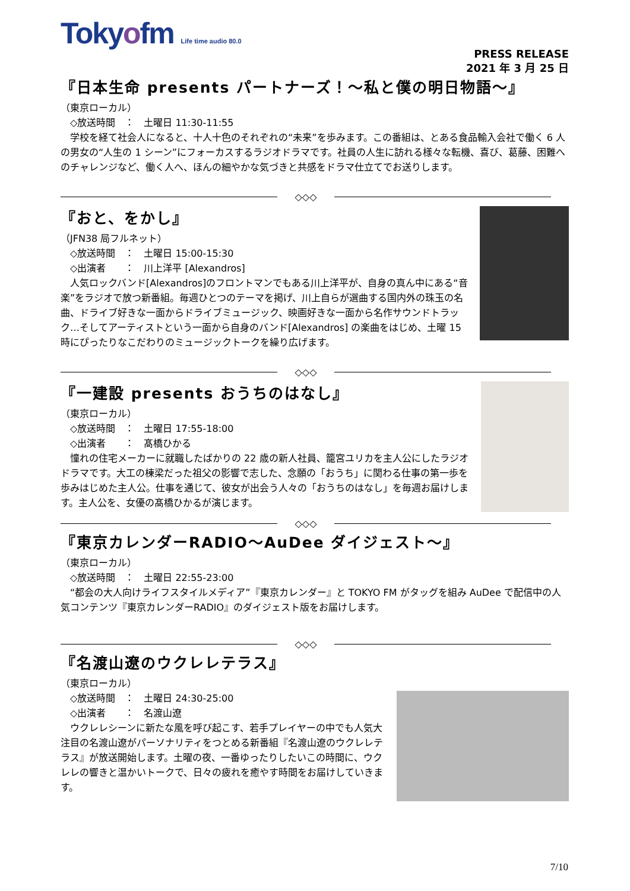Tokyofm Life time audio 80.0
PRESS RELEASE
2021 年 3 月 25 日
『日本生命 presents パートナーズ！～私と僕の明日物語～』
（東京ローカル）
　◇放送時間　：　土曜日 11:30-11:55
　学校を経て社会人になると、十人十色のそれぞれの“未来”を歩みます。この番組は、とある食品輸入会社で働く 6 人の男女の“人生の 1 シーン”にフォーカスするラジオドラマです。社員の人生に訪れる様々な転機、喜び、葛藤、困難へのチャレンジなど、働く人へ、ほんの細やかな気づきと共感をドラマ仕立てでお送りします。
◇◇◇
『おと、をかし』
（JFN38 局フルネット）
　◇放送時間　：　土曜日 15:00-15:30
　◇出演者　　：　川上洋平 [Alexandros]
　人気ロックバンド[Alexandros]のフロントマンでもある川上洋平が、自身の真ん中にある“音楽”をラジオで放つ新番組。毎週ひとつのテーマを掲げ、川上自らが選曲する国内外の珠玉の名曲、ドライブ好きな一面からドライブミュージック、映画好きな一面から名作サウンドトラック…そしてアーティストという一面から自身のバンド[Alexandros] の楽曲をはじめ、土曜 15 時にぴったりなこだわりのミュージックトークを繰り広げます。
◇◇◇
『一建設 presents おうちのはなし』
（東京ローカル）
　◇放送時間　：　土曜日 17:55-18:00
　◇出演者　　：　髙橋ひかる
　憧れの住宅メーカーに就職したばかりの 22 歳の新人社員、籠宮ユリカを主人公にしたラジオドラマです。大工の棟梁だった祖父の影響で志した、念願の「おうち」に関わる仕事の第一歩を歩みはじめた主人公。仕事を通じて、彼女が出会う人々の「おうちのはなし」を毎週お届けします。主人公を、女優の髙橋ひかるが演じます。
◇◇◇
『東京カレンダーRADIO～AuDee ダイジェスト～』
（東京ローカル）
　◇放送時間　：　土曜日 22:55-23:00
　“都会の大人向けライフスタイルメディア”『東京カレンダー』と TOKYO FM がタッグを組み AuDee で配信中の人気コンテンツ『東京カレンダーRADIO』のダイジェスト版をお届けします。
◇◇◇
『名渡山遼のウクレレテラス』
（東京ローカル）
　◇放送時間　：　土曜日 24:30-25:00
　◇出演者　　：　名渡山遼
　ウクレレシーンに新たな風を呼び起こす、若手プレイヤーの中でも人気大注目の名渡山遼がパーソナリティをつとめる新番組『名渡山遼のウクレレテラス』が放送開始します。土曜の夜、一番ゆったりしたいこの時間に、ウクレレの響きと温かいトークで、日々の疲れを癒やす時間をお届けしていきます。
7/10